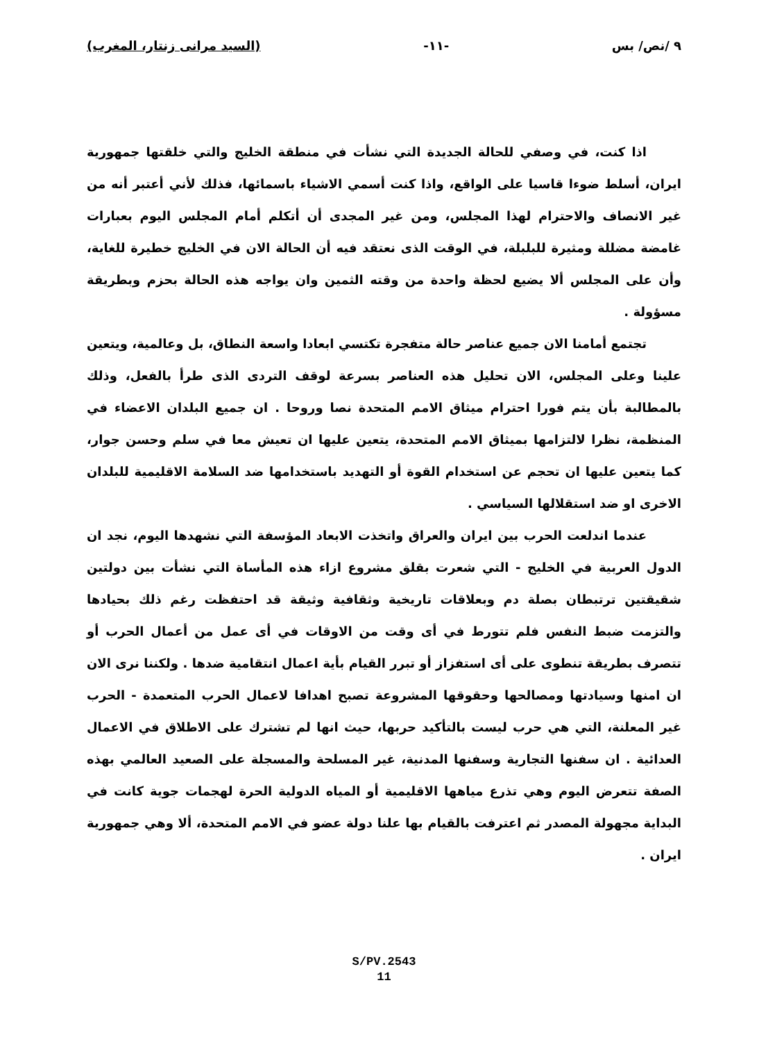٩ /نص/ بس -١١- (السيد مرانى زنتار، المغرب)
اذا كنت، في وصفي للحالة الجديدة التي نشأت في منطقة الخليج والتي خلقتها جمهورية ايران، أسلط ضوءا قاسيا على الواقع، واذا كنت أسمي الاشياء باسمائها، فذلك لأني أعتبر أنه من غير الانصاف والاحترام لهذا المجلس، ومن غير المجدى أن أتكلم أمام المجلس اليوم بعبارات غامضة مضللة ومثيرة للبلبلة، في الوقت الذى نعتقد فيه أن الحالة الان في الخليج خطيرة للغاية، وأن على المجلس ألا يضيع لحظة واحدة من وقته الثمين وان يواجه هذه الحالة بحزم وبطريقة مسؤولة .
تجتمع أمامنا الان جميع عناصر حالة متفجرة تكتسي ابعادا واسعة النطاق، بل وعالمية، ويتعين علينا وعلى المجلس، الان تحليل هذه العناصر بسرعة لوقف التردى الذى طرأ بالفعل، وذلك بالمطالبة بأن يتم فورا احترام ميثاق الامم المتحدة نصا وروحا . ان جميع البلدان الاعضاء في المنظمة، نظرا لالتزامها بميثاق الامم المتحدة، يتعين عليها ان تعيش معا في سلم وحسن جوار، كما يتعين عليها ان تحجم عن استخدام القوة أو التهديد باستخدامها ضد السلامة الاقليمية للبلدان الاخرى او ضد استقلالها السياسي .
عندما اندلعت الحرب بين ايران والعراق واتخذت الابعاد المؤسفة التي نشهدها اليوم، نجد ان الدول العربية في الخليج - التي شعرت بقلق مشروع ازاء هذه المأساة التي نشأت بين دولتين شقيقتين ترتبطان بصلة دم وبعلاقات تاريخية وثقافية وثيقة قد احتفظت رغم ذلك بحيادها والتزمت ضبط النفس فلم تتورط في أى وقت من الاوقات في أى عمل من أعمال الحرب أو تتصرف بطريقة تنطوى على أى استفزاز أو تبرر القيام بأية اعمال انتقامية ضدها . ولكننا نرى الان ان امنها وسيادتها ومصالحها وحقوقها المشروعة تصبح اهدافا لاعمال الحرب المتعمدة - الحرب غير المعلنة، التي هي حرب ليست بالتأكيد حربها، حيث انها لم تشترك على الاطلاق في الاعمال العدائية . ان سفنها التجارية وسفنها المدنية، غير المسلحة والمسجلة على الصعيد العالمي بهذه الصفة تتعرض اليوم وهي تذرع مياهها الاقليمية أو المياه الدولية الحرة لهجمات جوية كانت في البداية مجهولة المصدر ثم اعترفت بالقيام بها علنا دولة عضو في الامم المتحدة، ألا وهي جمهورية ايران .
S/PV.2543
11